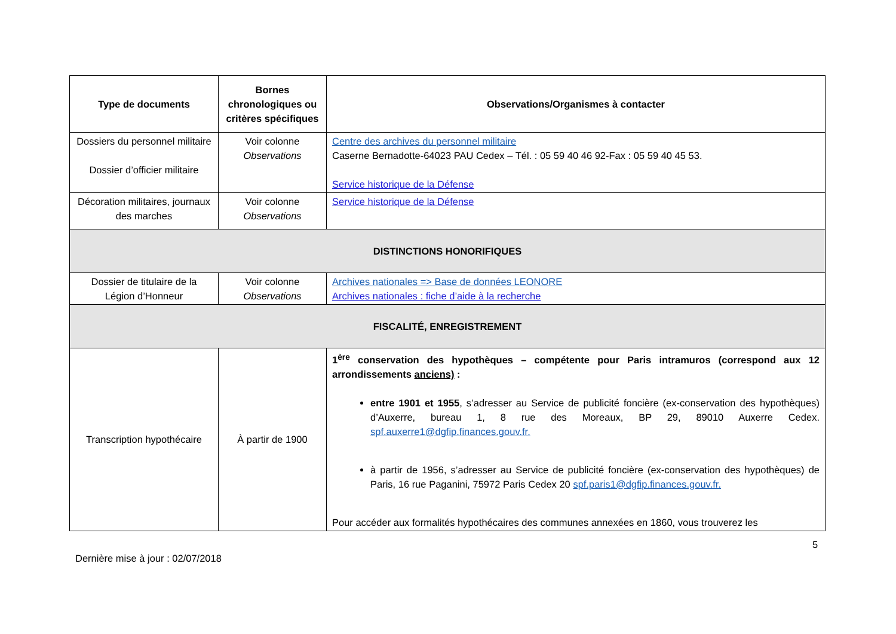| Type de documents | Bornes chronologiques ou critères spécifiques | Observations/Organismes à contacter |
| --- | --- | --- |
| Dossiers du personnel militaire Dossier d’officier militaire | Voir colonne Observations | Centre des archives du personnel militaire Caserne Bernadotte-64023 PAU Cedex – Tél. : 05 59 40 46 92-Fax : 05 59 40 45 53. Service historique de la Défense |
| Décoration militaires, journaux des marches | Voir colonne Observations | Service historique de la Défense |
| DISTINCTIONS HONORIFIQUES | | |
| Dossier de titulaire de la Légion d’Honneur | Voir colonne Observations | Archives nationales => Base de données LEONORE Archives nationales : fiche d’aide à la recherche |
| FISCALITÉ, ENREGISTREMENT | | |
| Transcription hypothécaire | À partir de 1900 | 1<sup>ère</sup> conservation des hypothèques – compétente pour Paris intramuros (correspond aux 12 arrondissements anciens) : entre 1901 et 1955 , s’adresser au Service de publicité foncière (ex-conservation des hypothèques) d’Auxerre, bureau 1, 8 rue des Moreaux, BP 29, 89010 Auxerre Cedex. spf.auxerre1@dgfip.finances.gouv.fr. à partir de 1956, s’adresser au Service de publicité foncière (ex-conservation des hypothèques) de Paris, 16 rue Paganini, 75972 Paris Cedex 20 spf.paris1@dgfip.finances.gouv.fr. Pour accéder aux formalités hypothécaires des communes annexées en 1860, vous trouverez les |
5
Dernière mise à jour : 02/07/2018